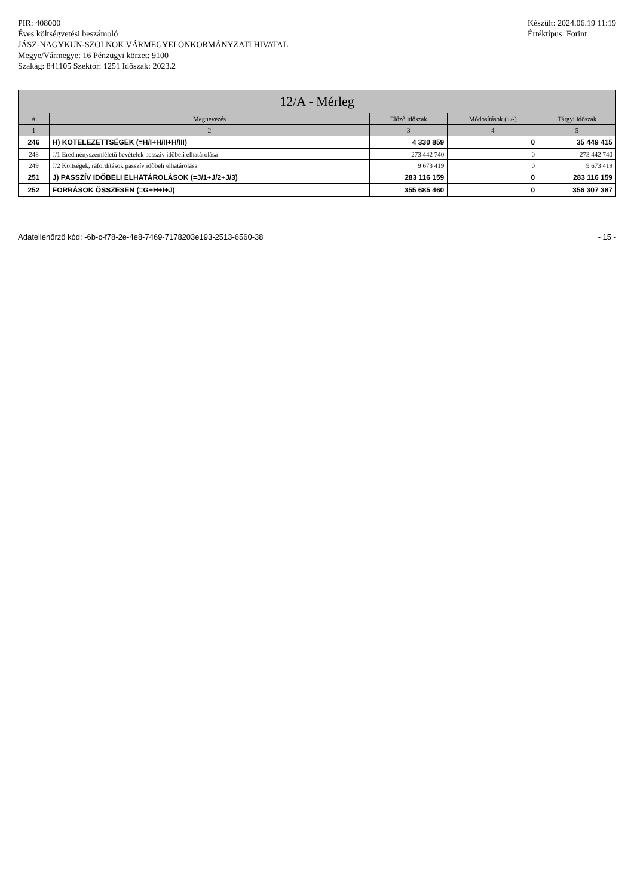PIR: 408000
Éves költségvetési beszámoló
JÁSZ-NAGYKUN-SZOLNOK VÁRMEGYEI ÖNKORMÁNYZATI HIVATAL
Megye/Vármegye: 16 Pénzügyi körzet: 9100
Szakág: 841105 Szektor: 1251 Időszak: 2023.2
Készült: 2024.06.19 11:19
Értéktípus: Forint
| 12/A - Mérleg | | | | |
| --- | --- | --- | --- | --- |
| # | Megnevezés | Előző időszak | Módosítások (+/-) | Tárgyi időszak |
| 1 | 2 | 3 | 4 | 5 |
| 246 | H) KÖTELEZETTSÉGEK (=H/I+H/II+H/III) | 4 330 859 | 0 | 35 449 415 |
| 248 | J/1 Eredményszemléletű bevételek passzív időbeli elhatárolása | 273 442 740 | 0 | 273 442 740 |
| 249 | J/2 Költségek, ráfordítások passzív időbeli elhatárolása | 9 673 419 | 0 | 9 673 419 |
| 251 | J) PASSZÍV IDŐBELI ELHATÁROLÁSOK (=J/1+J/2+J/3) | 283 116 159 | 0 | 283 116 159 |
| 252 | FORRÁSOK ÖSSZESEN (=G+H+I+J) | 355 685 460 | 0 | 356 307 387 |
Adatellenőrző kód: -6b-c-f78-2e-4e8-7469-7178203e193-2513-6560-38 - 15 -